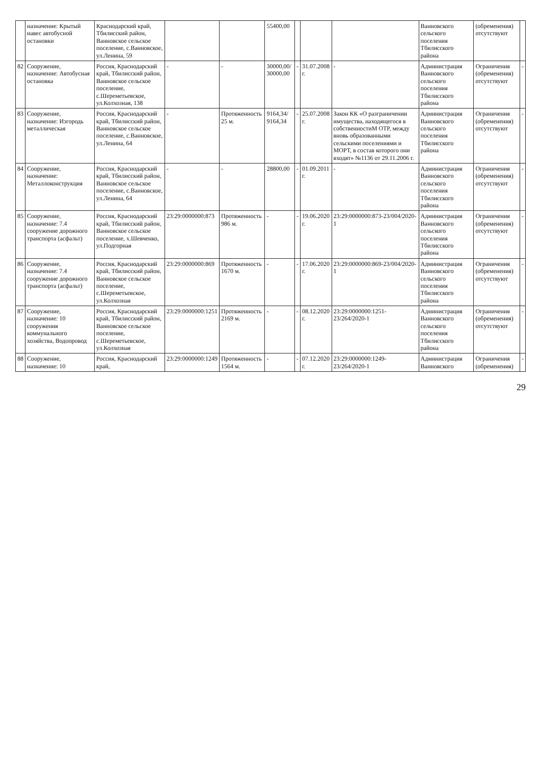| | назначение: Крытый навес автобусной остановки | Краснодарский край, Тбилисский район, Ванновское сельское поселение, с.Ванновское, ул.Ленина, 59 | | | 55400,00 | | | | Ванновского сельского поселения Тбилисского района | (обременения) отсутствуют | |
| 82 | Сооружение, назначение: Автобусная остановка | Россия, Краснодарский край, Тбилисский район, Ванновское сельское поселение, с.Шереметьевское, ул.Колхозная, 138 | - | - | 30000,00/ 30000,00 | - | 31.07.2008 г. | - | Администрация Ванновского сельского поселения Тбилисского района | Ограничения (обременения) отсутствуют | - |
| 83 | Сооружение, назначение: Изгородь металлическая | Россия, Краснодарский край, Тбилисский район, Ванновское сельское поселение, с.Ванновское, ул.Ленина, 64 | - | Протяженность 25 м. | 9164,34/ 9164,34 | - | 25.07.2008 г. | Закон КК «О разграничении имущества, находящегося в собственностиМ ОТР, между вновь образованными сельскими поселениями и МОРТ, в состав которого они входят» №1136 от 29.11.2006 г. | Администрация Ванновского сельского поселения Тбилисского района | Ограничения (обременения) отсутствуют | - |
| 84 | Сооружение, назначение: Металлоконструкция | Россия, Краснодарский край, Тбилисский район, Ванновское сельское поселение, с.Ванновское, ул.Ленина, 64 | - | - | 28800,00 | - | 01.09.2011 г. | - | Администрация Ванновского сельского поселения Тбилисского района | Ограничения (обременения) отсутствуют | - |
| 85 | Сооружение, назначение: 7.4 сооружение дорожного транспорта (асфальт) | Россия, Краснодарский край, Тбилисский район, Ванновское сельское поселение, х.Шевченко, ул.Подгорная | 23:29:0000000:873 | Протяженность 986 м. | - | - | 19.06.2020 г. | 23:29:0000000:873-23/004/2020-1 | Администрация Ванновского сельского поселения Тбилисского района | Ограничения (обременения) отсутствуют | - |
| 86 | Сооружение, назначение: 7.4 сооружение дорожного транспорта (асфальт) | Россия, Краснодарский край, Тбилисский район, Ванновское сельское поселение, с.Шереметьевское, ул.Колхозная | 23:29:0000000:869 | Протяженность 1670 м. | - | - | 17.06.2020 г. | 23:29:0000000:869-23/004/2020-1 | Администрация Ванновского сельского поселения Тбилисского района | Ограничения (обременения) отсутствуют | - |
| 87 | Сооружение, назначение: 10 сооружения коммунального хозяйства, Водопровод | Россия, Краснодарский край, Тбилисский район, Ванновское сельское поселение, с.Шереметьевское, ул.Колхозная | 23:29:0000000:1251 | Протяженность 2169 м. | - | - | 08.12.2020 г. | 23:29:0000000:1251-23/264/2020-1 | Администрация Ванновского сельского поселения Тбилисского района | Ограничения (обременения) отсутствуют | - |
| 88 | Сооружение, назначение: 10 | Россия, Краснодарский край, | 23:29:0000000:1249 | Протяженность 1564 м. | - | - | 07.12.2020 г. | 23:29:0000000:1249-23/264/2020-1 | Администрация Ванновского | Ограничения (обременения) | - |
29